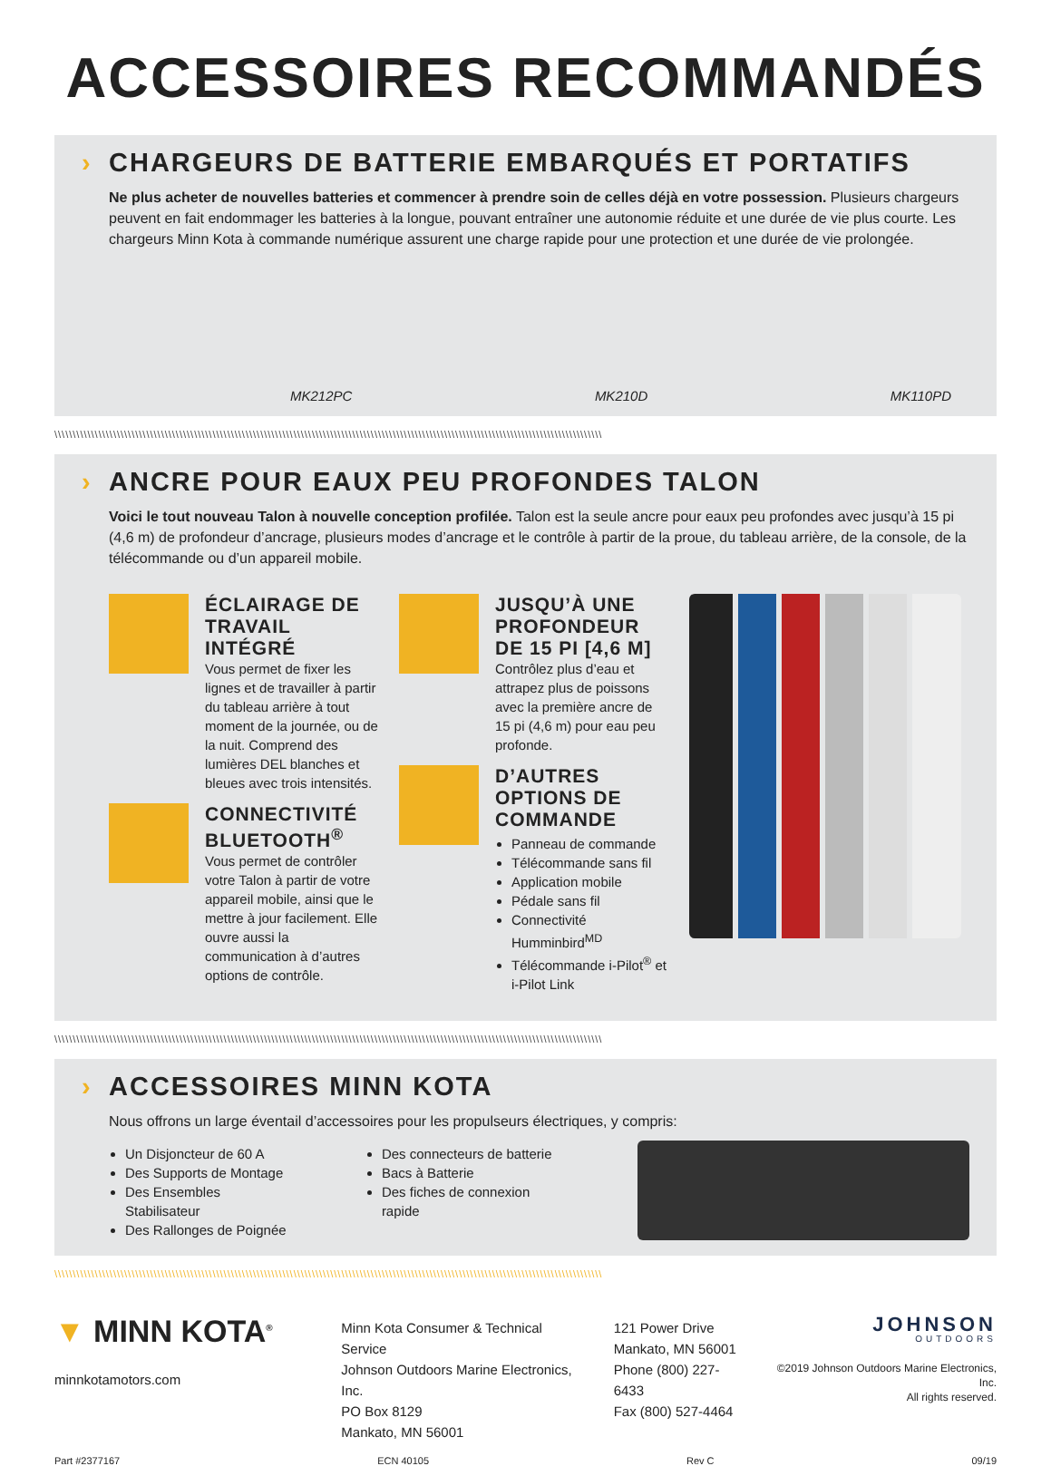ACCESSOIRES RECOMMANDÉS
› CHARGEURS DE BATTERIE EMBARQUÉS ET PORTATIFS
Ne plus acheter de nouvelles batteries et commencer à prendre soin de celles déjà en votre possession. Plusieurs chargeurs peuvent en fait endommager les batteries à la longue, pouvant entraîner une autonomie réduite et une durée de vie plus courte. Les chargeurs Minn Kota à commande numérique assurent une charge rapide pour une protection et une durée de vie prolongée.
MK212PC MK210D MK110PD
\\\\\\\\\\\\\\\\\\\\\\\\\\\\\\\\\\\\\\\\\\\\\\\\\\\\\\\\\\\\\\\\\\\\\\\\\\\\\\\\\\\\\\\\\\\\\\\\\\\\\\\\\\\\\\\\\\\\\\\\\\\\\\\\\\\\\\\\\\\\\\\\\\\\\
› ANCRE POUR EAUX PEU PROFONDES TALON
Voici le tout nouveau Talon à nouvelle conception profilée. Talon est la seule ancre pour eaux peu profondes avec jusqu’à 15 pi (4,6 m) de profondeur d’ancrage, plusieurs modes d’ancrage et le contrôle à partir de la proue, du tableau arrière, de la console, de la télécommande ou d’un appareil mobile.
ÉCLAIRAGE DE TRAVAIL INTÉGRÉ
Vous permet de fixer les lignes et de travailler à partir du tableau arrière à tout moment de la journée, ou de la nuit. Comprend des lumières DEL blanches et bleues avec trois intensités.
CONNECTIVITÉ BLUETOOTH<sup>®</sup>
Vous permet de contrôler votre Talon à partir de votre appareil mobile, ainsi que le mettre à jour facilement. Elle ouvre aussi la communication à d’autres options de contrôle.
JUSQU’À UNE PROFONDEUR DE 15 PI [4,6 M]
Contrôlez plus d’eau et attrapez plus de poissons avec la première ancre de 15 pi (4,6 m) pour eau peu profonde.
D’AUTRES OPTIONS DE COMMANDE
Panneau de commande
Télécommande sans fil
Application mobile
Pédale sans fil
Connectivité Humminbird<sup>MD</sup>
Télécommande i-Pilot<sup>®</sup> et i-Pilot Link
\\\\\\\\\\\\\\\\\\\\\\\\\\\\\\\\\\\\\\\\\\\\\\\\\\\\\\\\\\\\\\\\\\\\\\\\\\\\\\\\\\\\\\\\\\\\\\\\\\\\\\\\\\\\\\\\\\\\\\\\\\\\\\\\\\\\\\\\\\\\\\\\\\\\\
› ACCESSOIRES MINN KOTA
Nous offrons un large éventail d’accessoires pour les propulseurs électriques, y compris:
Un Disjoncteur de 60 A
Des Supports de Montage
Des Ensembles Stabilisateur
Des Rallonges de Poignée
Des connecteurs de batterie
Bacs à Batterie
Des fiches de connexion rapide
\\\\\\\\\\\\\\\\\\\\\\\\\\\\\\\\\\\\\\\\\\\\\\\\\\\\\\\\\\\\\\\\\\\\\\\\\\\\\\\\\\\\\\\\\\\\\\\\\\\\\\\\\\\\\\\\\\\\\\\\\\\\\\\\\\\\\\\\\\\\\\\\\\\\\
▼ MINN KOTA<sup>®</sup>
minnkotamotors.com
Minn Kota Consumer & Technical Service
Johnson Outdoors Marine Electronics, Inc.
PO Box 8129
Mankato, MN 56001
121 Power Drive
Mankato, MN 56001
Phone (800) 227-6433
Fax (800) 527-4464
JOHNSON
OUTDOORS
©2019 Johnson Outdoors Marine Electronics, Inc.
All rights reserved.
Part #2377167 ECN 40105 Rev C 09/19